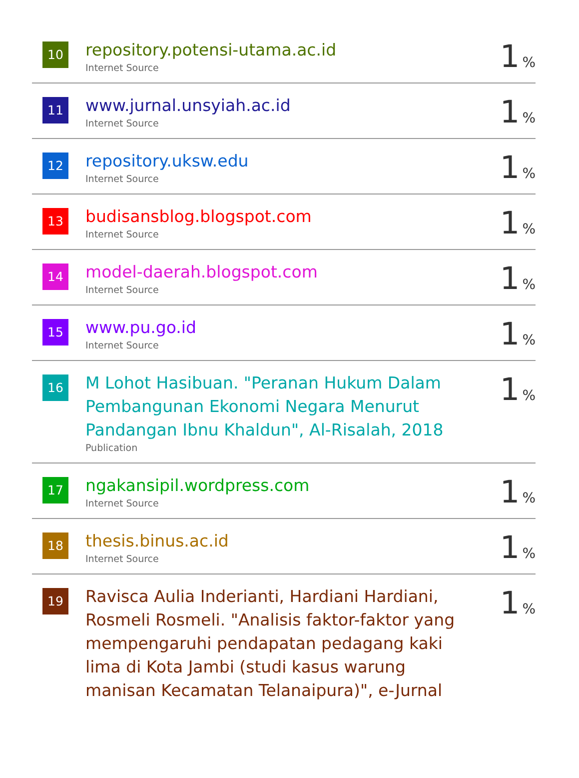| 10 | repository.potensi-utama.ac.id Internet Source | 1 % |
| 11 | www.jurnal.unsyiah.ac.id Internet Source | 1 % |
| 12 | repository.uksw.edu Internet Source | 1 % |
| 13 | budisansblog.blogspot.com Internet Source | 1 % |
| 14 | model-daerah.blogspot.com Internet Source | 1 % |
| 15 | www.pu.go.id Internet Source | 1 % |
| 16 | M Lohot Hasibuan. "Peranan Hukum Dalam Pembangunan Ekonomi Negara Menurut Pandangan Ibnu Khaldun", Al-Risalah, 2018 Publication | 1 % |
| 17 | ngakansipil.wordpress.com Internet Source | 1 % |
| 18 | thesis.binus.ac.id Internet Source | 1 % |
| 19 | Ravisca Aulia Inderianti, Hardiani Hardiani, Rosmeli Rosmeli. "Analisis faktor-faktor yang mempengaruhi pendapatan pedagang kaki lima di Kota Jambi (studi kasus warung manisan Kecamatan Telanaipura)", e-Jurnal | 1 % |